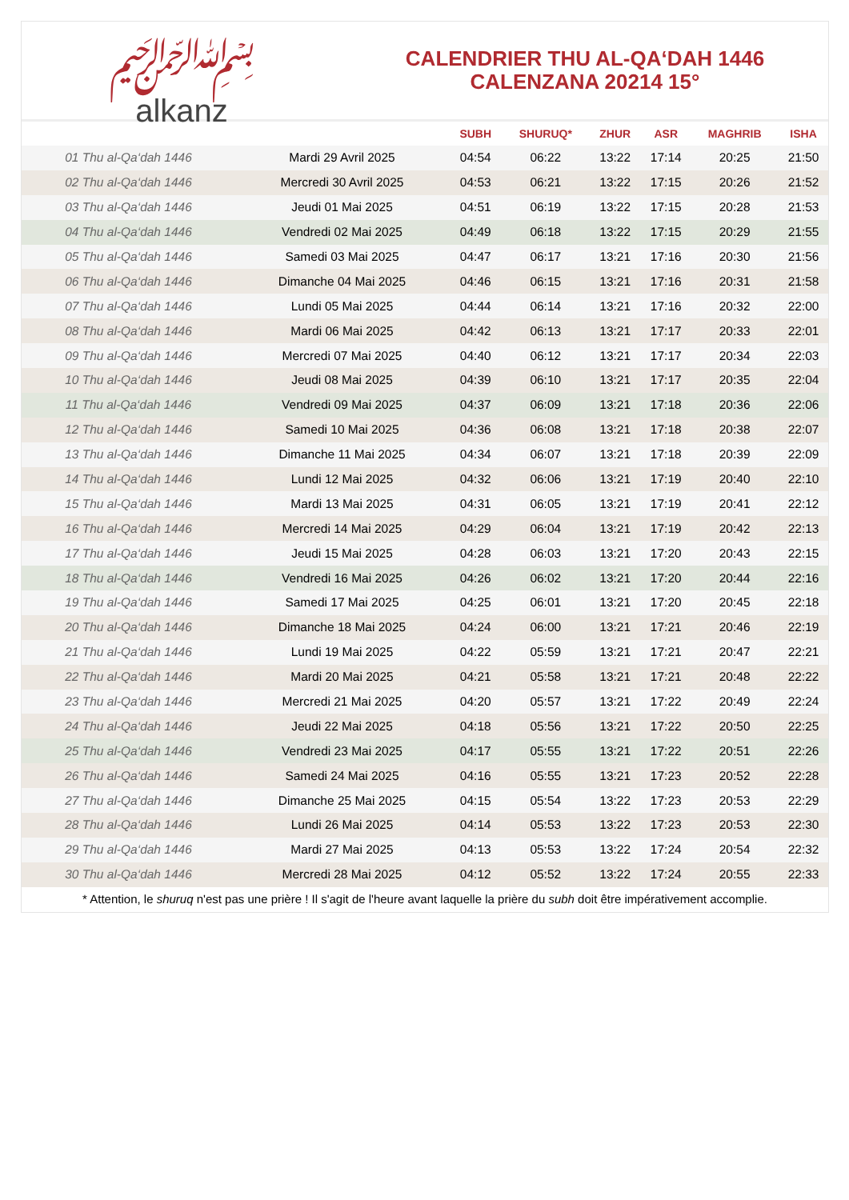﷽
alkanz
CALENDRIER THU AL-QA‘DAH 1446
CALENZANA 20214 15°
| | | SUBH | SHURUQ* | ZHUR | ASR | MAGHRIB | ISHA |
| --- | --- | --- | --- | --- | --- | --- | --- |
| 01 Thu al-Qa‘dah 1446 | Mardi 29 Avril 2025 | 04:54 | 06:22 | 13:22 | 17:14 | 20:25 | 21:50 |
| 02 Thu al-Qa‘dah 1446 | Mercredi 30 Avril 2025 | 04:53 | 06:21 | 13:22 | 17:15 | 20:26 | 21:52 |
| 03 Thu al-Qa‘dah 1446 | Jeudi 01 Mai 2025 | 04:51 | 06:19 | 13:22 | 17:15 | 20:28 | 21:53 |
| 04 Thu al-Qa‘dah 1446 | Vendredi 02 Mai 2025 | 04:49 | 06:18 | 13:22 | 17:15 | 20:29 | 21:55 |
| 05 Thu al-Qa‘dah 1446 | Samedi 03 Mai 2025 | 04:47 | 06:17 | 13:21 | 17:16 | 20:30 | 21:56 |
| 06 Thu al-Qa‘dah 1446 | Dimanche 04 Mai 2025 | 04:46 | 06:15 | 13:21 | 17:16 | 20:31 | 21:58 |
| 07 Thu al-Qa‘dah 1446 | Lundi 05 Mai 2025 | 04:44 | 06:14 | 13:21 | 17:16 | 20:32 | 22:00 |
| 08 Thu al-Qa‘dah 1446 | Mardi 06 Mai 2025 | 04:42 | 06:13 | 13:21 | 17:17 | 20:33 | 22:01 |
| 09 Thu al-Qa‘dah 1446 | Mercredi 07 Mai 2025 | 04:40 | 06:12 | 13:21 | 17:17 | 20:34 | 22:03 |
| 10 Thu al-Qa‘dah 1446 | Jeudi 08 Mai 2025 | 04:39 | 06:10 | 13:21 | 17:17 | 20:35 | 22:04 |
| 11 Thu al-Qa‘dah 1446 | Vendredi 09 Mai 2025 | 04:37 | 06:09 | 13:21 | 17:18 | 20:36 | 22:06 |
| 12 Thu al-Qa‘dah 1446 | Samedi 10 Mai 2025 | 04:36 | 06:08 | 13:21 | 17:18 | 20:38 | 22:07 |
| 13 Thu al-Qa‘dah 1446 | Dimanche 11 Mai 2025 | 04:34 | 06:07 | 13:21 | 17:18 | 20:39 | 22:09 |
| 14 Thu al-Qa‘dah 1446 | Lundi 12 Mai 2025 | 04:32 | 06:06 | 13:21 | 17:19 | 20:40 | 22:10 |
| 15 Thu al-Qa‘dah 1446 | Mardi 13 Mai 2025 | 04:31 | 06:05 | 13:21 | 17:19 | 20:41 | 22:12 |
| 16 Thu al-Qa‘dah 1446 | Mercredi 14 Mai 2025 | 04:29 | 06:04 | 13:21 | 17:19 | 20:42 | 22:13 |
| 17 Thu al-Qa‘dah 1446 | Jeudi 15 Mai 2025 | 04:28 | 06:03 | 13:21 | 17:20 | 20:43 | 22:15 |
| 18 Thu al-Qa‘dah 1446 | Vendredi 16 Mai 2025 | 04:26 | 06:02 | 13:21 | 17:20 | 20:44 | 22:16 |
| 19 Thu al-Qa‘dah 1446 | Samedi 17 Mai 2025 | 04:25 | 06:01 | 13:21 | 17:20 | 20:45 | 22:18 |
| 20 Thu al-Qa‘dah 1446 | Dimanche 18 Mai 2025 | 04:24 | 06:00 | 13:21 | 17:21 | 20:46 | 22:19 |
| 21 Thu al-Qa‘dah 1446 | Lundi 19 Mai 2025 | 04:22 | 05:59 | 13:21 | 17:21 | 20:47 | 22:21 |
| 22 Thu al-Qa‘dah 1446 | Mardi 20 Mai 2025 | 04:21 | 05:58 | 13:21 | 17:21 | 20:48 | 22:22 |
| 23 Thu al-Qa‘dah 1446 | Mercredi 21 Mai 2025 | 04:20 | 05:57 | 13:21 | 17:22 | 20:49 | 22:24 |
| 24 Thu al-Qa‘dah 1446 | Jeudi 22 Mai 2025 | 04:18 | 05:56 | 13:21 | 17:22 | 20:50 | 22:25 |
| 25 Thu al-Qa‘dah 1446 | Vendredi 23 Mai 2025 | 04:17 | 05:55 | 13:21 | 17:22 | 20:51 | 22:26 |
| 26 Thu al-Qa‘dah 1446 | Samedi 24 Mai 2025 | 04:16 | 05:55 | 13:21 | 17:23 | 20:52 | 22:28 |
| 27 Thu al-Qa‘dah 1446 | Dimanche 25 Mai 2025 | 04:15 | 05:54 | 13:22 | 17:23 | 20:53 | 22:29 |
| 28 Thu al-Qa‘dah 1446 | Lundi 26 Mai 2025 | 04:14 | 05:53 | 13:22 | 17:23 | 20:53 | 22:30 |
| 29 Thu al-Qa‘dah 1446 | Mardi 27 Mai 2025 | 04:13 | 05:53 | 13:22 | 17:24 | 20:54 | 22:32 |
| 30 Thu al-Qa‘dah 1446 | Mercredi 28 Mai 2025 | 04:12 | 05:52 | 13:22 | 17:24 | 20:55 | 22:33 |
* Attention, le shuruq n'est pas une prière ! Il s'agit de l'heure avant laquelle la prière du subh doit être impérativement accomplie.